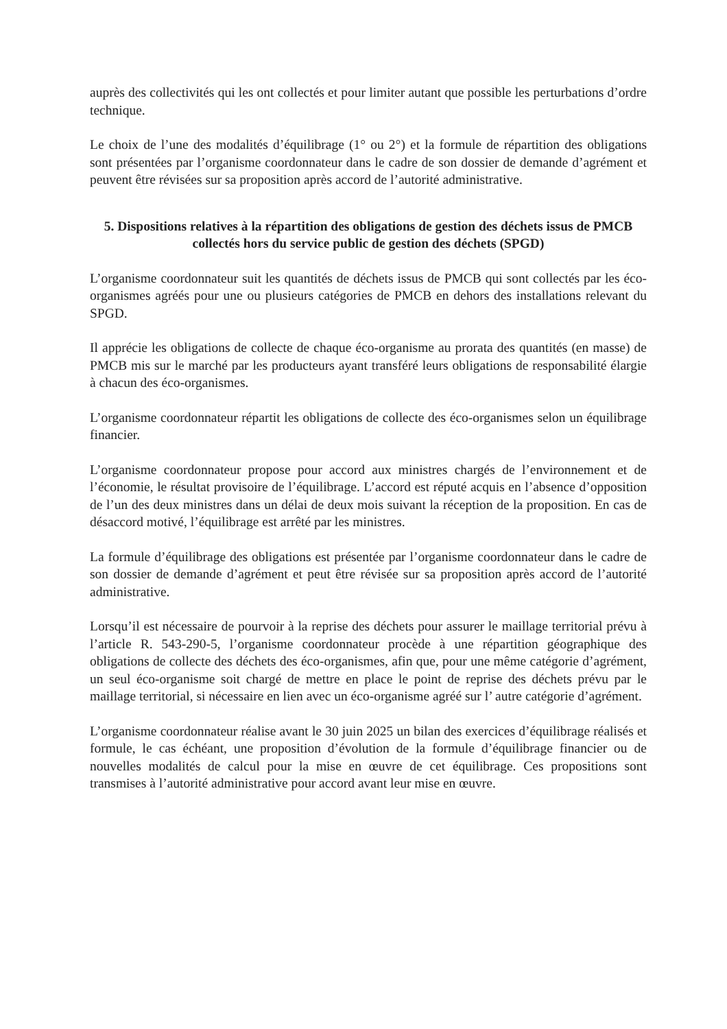auprès des collectivités qui les ont collectés et pour limiter autant que possible les perturbations d’ordre technique.
Le choix de l’une des modalités d’équilibrage (1° ou 2°) et la formule de répartition des obligations sont présentées par l’organisme coordonnateur dans le cadre de son dossier de demande d’agrément et peuvent être révisées sur sa proposition après accord de l’autorité administrative.
5. Dispositions relatives à la répartition des obligations de gestion des déchets issus de PMCB collectés hors du service public de gestion des déchets (SPGD)
L’organisme coordonnateur suit les quantités de déchets issus de PMCB qui sont collectés par les éco-organismes agréés pour une ou plusieurs catégories de PMCB en dehors des installations relevant du SPGD.
Il apprécie les obligations de collecte de chaque éco-organisme au prorata des quantités (en masse) de PMCB mis sur le marché par les producteurs ayant transféré leurs obligations de responsabilité élargie à chacun des éco-organismes.
L’organisme coordonnateur répartit les obligations de collecte des éco-organismes selon un équilibrage financier.
L’organisme coordonnateur propose pour accord aux ministres chargés de l’environnement et de l’économie, le résultat provisoire de l’équilibrage. L’accord est réputé acquis en l’absence d’opposition de l’un des deux ministres dans un délai de deux mois suivant la réception de la proposition. En cas de désaccord motivé, l’équilibrage est arrêté par les ministres.
La formule d’équilibrage des obligations est présentée par l’organisme coordonnateur dans le cadre de son dossier de demande d’agrément et peut être révisée sur sa proposition après accord de l’autorité administrative.
Lorsqu’il est nécessaire de pourvoir à la reprise des déchets pour assurer le maillage territorial prévu à l’article R. 543-290-5, l’organisme coordonnateur procède à une répartition géographique des obligations de collecte des déchets des éco-organismes, afin que, pour une même catégorie d’agrément, un seul éco-organisme soit chargé de mettre en place le point de reprise des déchets prévu par le maillage territorial, si nécessaire en lien avec un éco-organisme agréé sur l’ autre catégorie d’agrément.
L’organisme coordonnateur réalise avant le 30 juin 2025 un bilan des exercices d’équilibrage réalisés et formule, le cas échéant, une proposition d’évolution de la formule d’équilibrage financier ou de nouvelles modalités de calcul pour la mise en œuvre de cet équilibrage. Ces propositions sont transmises à l’autorité administrative pour accord avant leur mise en œuvre.